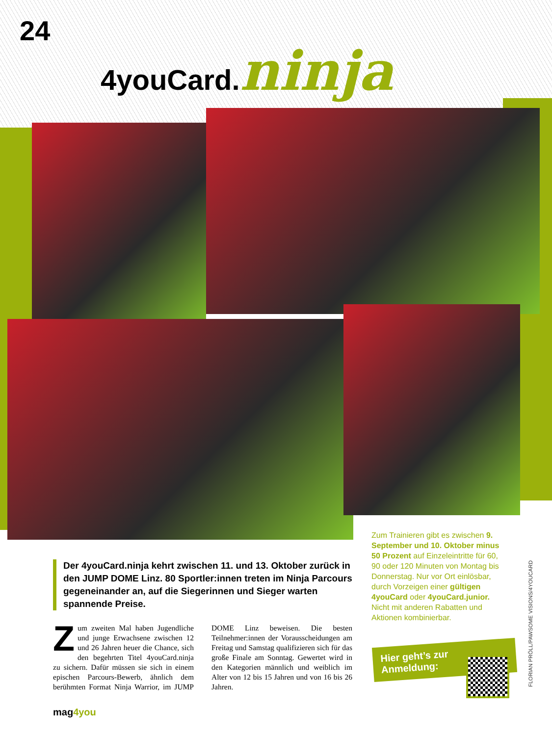24
4youCard.ninja
Der 4youCard.ninja kehrt zwischen 11. und 13. Oktober zurück in den JUMP DOME Linz. 80 Sportler:innen treten im Ninja Parcours gegeneinander an, auf die Siegerinnen und Sieger warten spannende Preise.
Zum zweiten Mal haben Jugendliche und junge Erwachsene zwischen 12 und 26 Jahren heuer die Chance, sich den begehrten Titel 4youCard.ninja zu sichern. Dafür müssen sie sich in einem epischen Parcours-Bewerb, ähnlich dem berühmten Format Ninja Warrior, im JUMP DOME Linz beweisen. Die besten Teilnehmer:innen der Vorausscheidungen am Freitag und Samstag qualifizieren sich für das große Finale am Sonntag. Gewertet wird in den Kategorien männlich und weiblich im Alter von 12 bis 15 Jahren und von 16 bis 26 Jahren.
Zum Trainieren gibt es zwischen 9. September und 10. Oktober minus 50 Prozent auf Einzeleintritte für 60, 90 oder 120 Minuten von Montag bis Donnerstag. Nur vor Ort einlösbar, durch Vorzeigen einer gültigen 4youCard oder 4youCard.junior. Nicht mit anderen Rabatten und Aktionen kombinierbar.
Hier geht’s zur
Anmeldung:
FLORIAN PRÖLL/PAWSOME VISIONS/4YOUCARD
mag4you